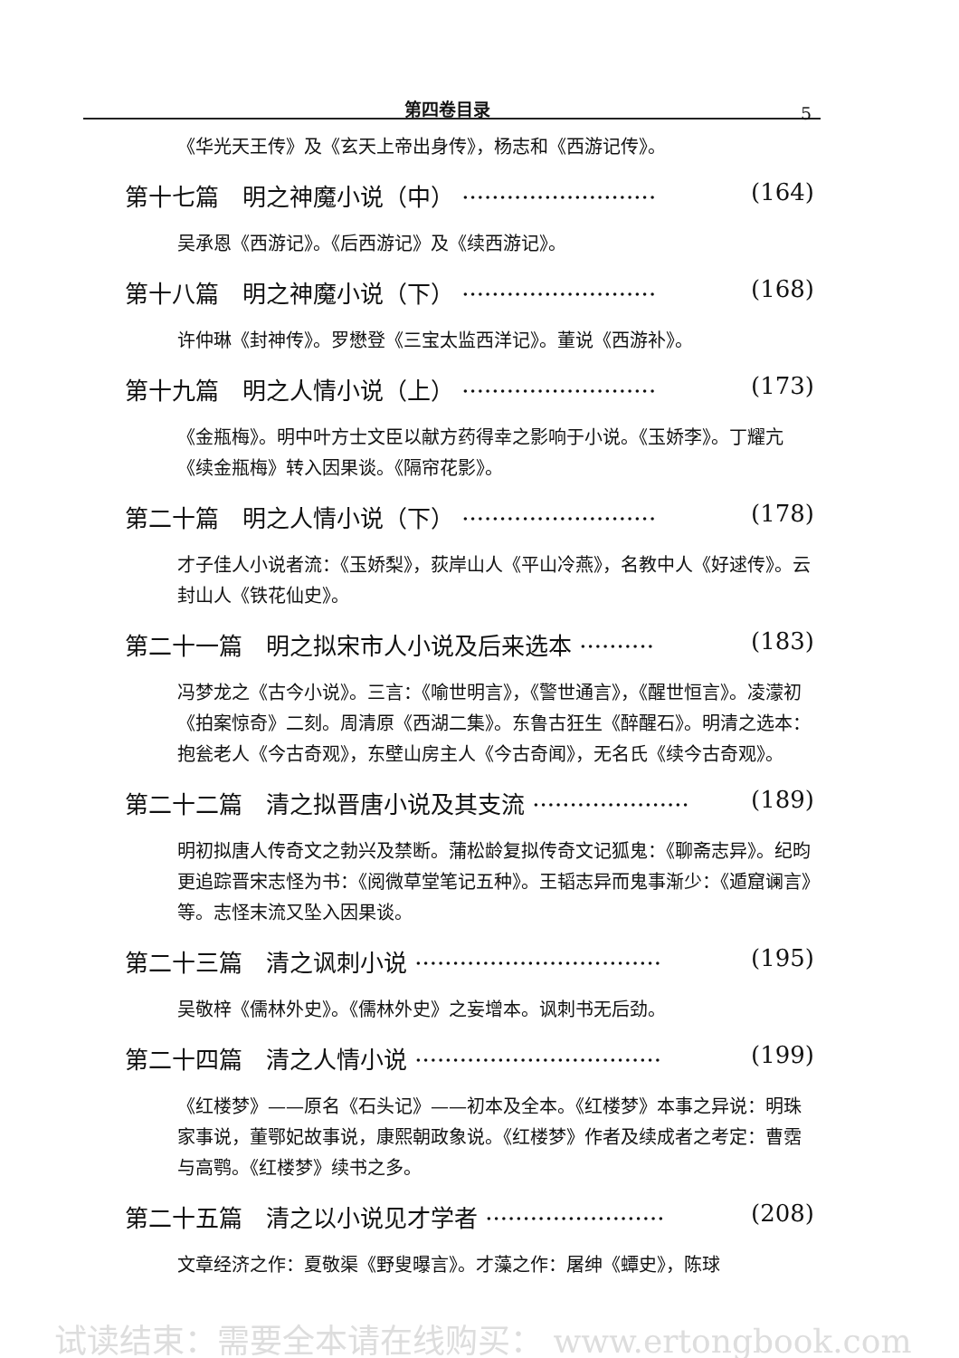第四卷目录 5
《华光天王传》及《玄天上帝出身传》，杨志和《西游记传》。
第十七篇　明之神魔小说（中） ·························· (164)
吴承恩《西游记》。《后西游记》及《续西游记》。
第十八篇　明之神魔小说（下） ·························· (168)
许仲琳《封神传》。罗懋登《三宝太监西洋记》。董说《西游补》。
第十九篇　明之人情小说（上） ·························· (173)
《金瓶梅》。明中叶方士文臣以献方药得幸之影响于小说。《玉娇李》。丁耀亢《续金瓶梅》转入因果谈。《隔帘花影》。
第二十篇　明之人情小说（下） ·························· (178)
才子佳人小说者流：《玉娇梨》，荻岸山人《平山冷燕》，名教中人《好逑传》。云封山人《铁花仙史》。
第二十一篇　明之拟宋市人小说及后来选本 ·········· (183)
冯梦龙之《古今小说》。三言：《喻世明言》，《警世通言》，《醒世恒言》。凌濛初《拍案惊奇》二刻。周清原《西湖二集》。东鲁古狂生《醉醒石》。明清之选本：抱瓮老人《今古奇观》，东壁山房主人《今古奇闻》，无名氏《续今古奇观》。
第二十二篇　清之拟晋唐小说及其支流 ····················· (189)
明初拟唐人传奇文之勃兴及禁断。蒲松龄复拟传奇文记狐鬼：《聊斋志异》。纪昀更追踪晋宋志怪为书：《阅微草堂笔记五种》。王韬志异而鬼事渐少：《遁窟谰言》等。志怪末流又坠入因果谈。
第二十三篇　清之讽刺小说 ································· (195)
吴敬梓《儒林外史》。《儒林外史》之妄增本。讽刺书无后劲。
第二十四篇　清之人情小说 ································· (199)
《红楼梦》——原名《石头记》——初本及全本。《红楼梦》本事之异说：明珠家事说，董鄂妃故事说，康熙朝政象说。《红楼梦》作者及续成者之考定：曹霑与高鹗。《红楼梦》续书之多。
第二十五篇　清之以小说见才学者 ························ (208)
文章经济之作：夏敬渠《野叟曝言》。才藻之作：屠绅《蟫史》，陈球
试读结束：需要全本请在线购买： www.ertongbook.com